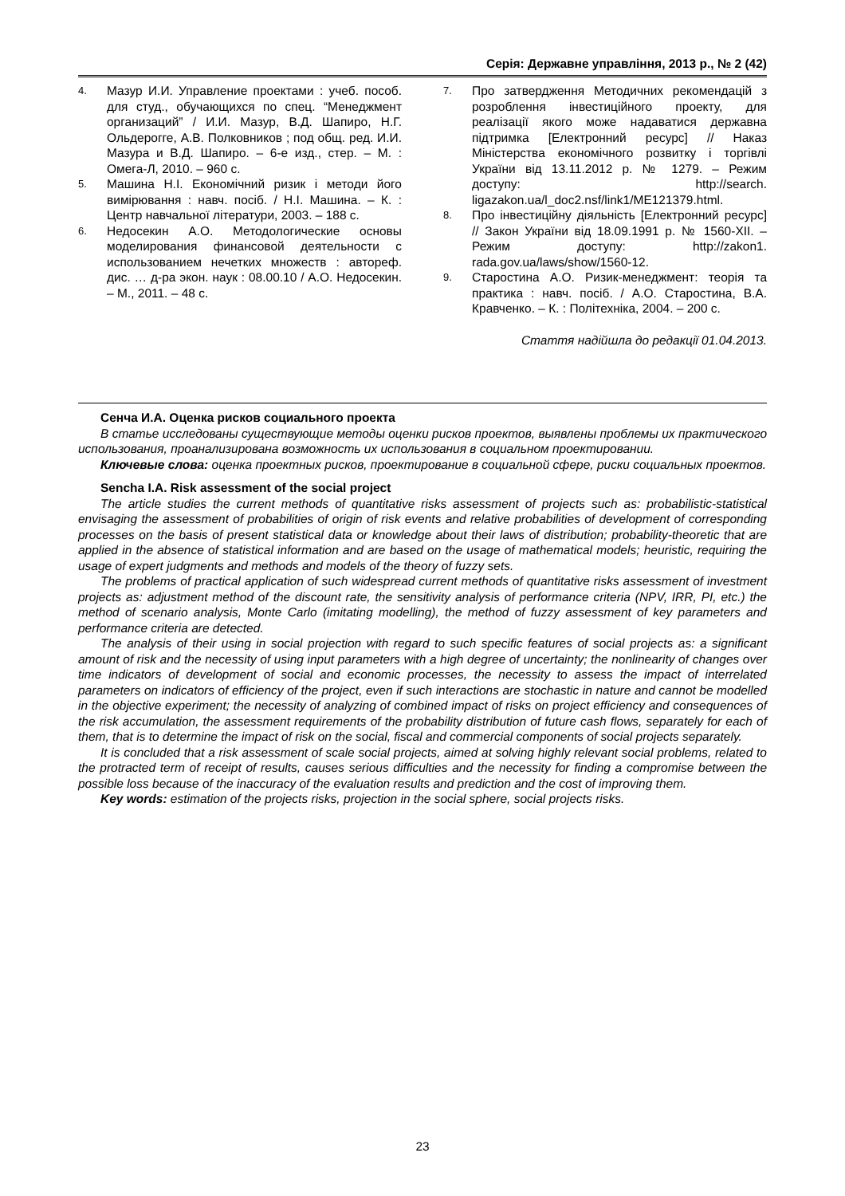Серія: Державне управління, 2013 р., № 2 (42)
4. Мазур И.И. Управление проектами : учеб. пособ. для студ., обучающихся по спец. “Менеджмент организаций” / И.И. Мазур, В.Д. Шапиро, Н.Г. Ольдерогге, А.В. Полковников ; под общ. ред. И.И. Мазура и В.Д. Шапиро. – 6-е изд., стер. – М. : Омега-Л, 2010. – 960 с.
5. Машина Н.І. Економічний ризик і методи його вимірювання : навч. посіб. / Н.І. Машина. – К. : Центр навчальної літератури, 2003. – 188 с.
6. Недосекин А.О. Методологические основы моделирования финансовой деятельности с использованием нечетких множеств : автореф. дис. … д-ра экон. наук : 08.00.10 / А.О. Недосекин. – М., 2011. – 48 с.
7. Про затвердження Методичних рекомендацій з розроблення інвестиційного проекту, для реалізації якого може надаватися державна підтримка [Електронний ресурс] // Наказ Міністерства економічного розвитку і торгівлі України від 13.11.2012 р. № 1279. – Режим доступу: http://search. ligazakon.ua/l_doc2.nsf/link1/ME121379.html.
8. Про інвестиційну діяльність [Електронний ресурс] // Закон України від 18.09.1991 р. № 1560-XII. – Режим доступу: http://zakon1. rada.gov.ua/laws/show/1560-12.
9. Старостина А.О. Ризик-менеджмент: теорія та практика : навч. посіб. / А.О. Старостина, В.А. Кравченко. – К. : Політехніка, 2004. – 200 с.
Стаття надійшла до редакції 01.04.2013.
Сенча И.А. Оценка рисков социального проекта
В статье исследованы существующие методы оценки рисков проектов, выявлены проблемы их практического использования, проанализирована возможность их использования в социальном проектировании.
Ключевые слова: оценка проектных рисков, проектирование в социальной сфере, риски социальных проектов.
Sencha I.A. Risk assessment of the social project
The article studies the current methods of quantitative risks assessment of projects such as: probabilistic-statistical envisaging the assessment of probabilities of origin of risk events and relative probabilities of development of corresponding processes on the basis of present statistical data or knowledge about their laws of distribution; probability-theoretic that are applied in the absence of statistical information and are based on the usage of mathematical models; heuristic, requiring the usage of expert judgments and methods and models of the theory of fuzzy sets.
The problems of practical application of such widespread current methods of quantitative risks assessment of investment projects as: adjustment method of the discount rate, the sensitivity analysis of performance criteria (NPV, IRR, PI, etc.) the method of scenario analysis, Monte Carlo (imitating modelling), the method of fuzzy assessment of key parameters and performance criteria are detected.
The analysis of their using in social projection with regard to such specific features of social projects as: a significant amount of risk and the necessity of using input parameters with a high degree of uncertainty; the nonlinearity of changes over time indicators of development of social and economic processes, the necessity to assess the impact of interrelated parameters on indicators of efficiency of the project, even if such interactions are stochastic in nature and cannot be modelled in the objective experiment; the necessity of analyzing of combined impact of risks on project efficiency and consequences of the risk accumulation, the assessment requirements of the probability distribution of future cash flows, separately for each of them, that is to determine the impact of risk on the social, fiscal and commercial components of social projects separately.
It is concluded that a risk assessment of scale social projects, aimed at solving highly relevant social problems, related to the protracted term of receipt of results, causes serious difficulties and the necessity for finding a compromise between the possible loss because of the inaccuracy of the evaluation results and prediction and the cost of improving them.
Key words: estimation of the projects risks, projection in the social sphere, social projects risks.
23